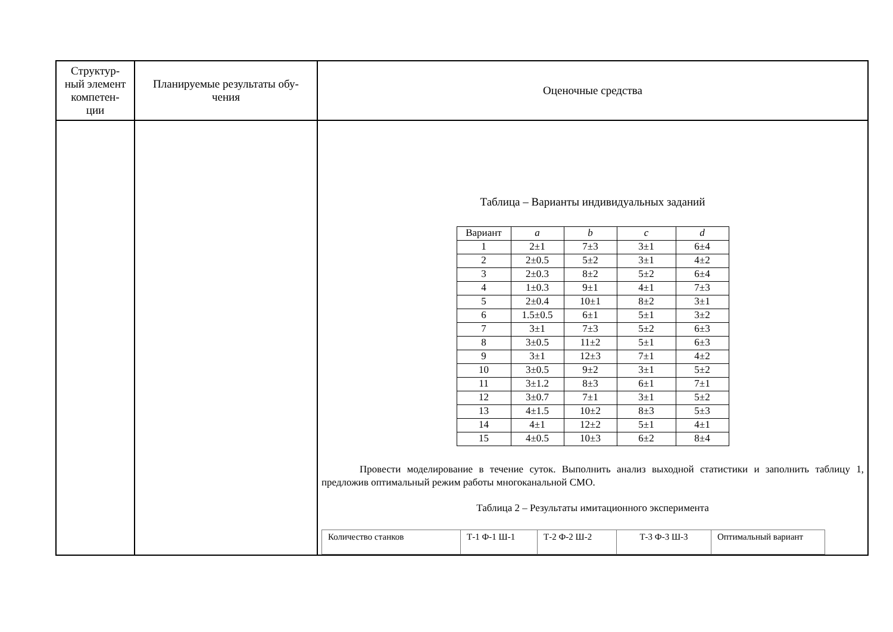| Структур- ный элемент компетен- ции | Планируемые результаты обу- чения | Оценочные средства |
| | | Таблица – Варианты индивидуальных заданий / Вариант / a / b / c / d / / 1 / 2±1 / 7±3 / 3±1 / 6±4 / / 2 / 2±0.5 / 5±2 / 3±1 / 4±2 / / 3 / 2±0.3 / 8±2 / 5±2 / 6±4 / / 4 / 1±0.3 / 9±1 / 4±1 / 7±3 / / 5 / 2±0.4 / 10±1 / 8±2 / 3±1 / / 6 / 1.5±0.5 / 6±1 / 5±1 / 3±2 / / 7 / 3±1 / 7±3 / 5±2 / 6±3 / / 8 / 3±0.5 / 11±2 / 5±1 / 6±3 / / 9 / 3±1 / 12±3 / 7±1 / 4±2 / / 10 / 3±0.5 / 9±2 / 3±1 / 5±2 / / 11 / 3±1.2 / 8±3 / 6±1 / 7±1 / / 12 / 3±0.7 / 7±1 / 3±1 / 5±2 / / 13 / 4±1.5 / 10±2 / 8±3 / 5±3 / / 14 / 4±1 / 12±2 / 5±1 / 4±1 / / 15 / 4±0.5 / 10±3 / 6±2 / 8±4 / Провести моделирование в течение суток. Выполнить анализ выходной статистики и заполнить таблицу 1, предложив оптимальный режим работы многоканальной СМО. Таблица 2 – Результаты имитационного эксперимента / Количество станков / Т-1 Ф-1 Ш-1 / Т-2 Ф-2 Ш-2 / Т-3 Ф-3 Ш-3 / Оптимальный вариант / |